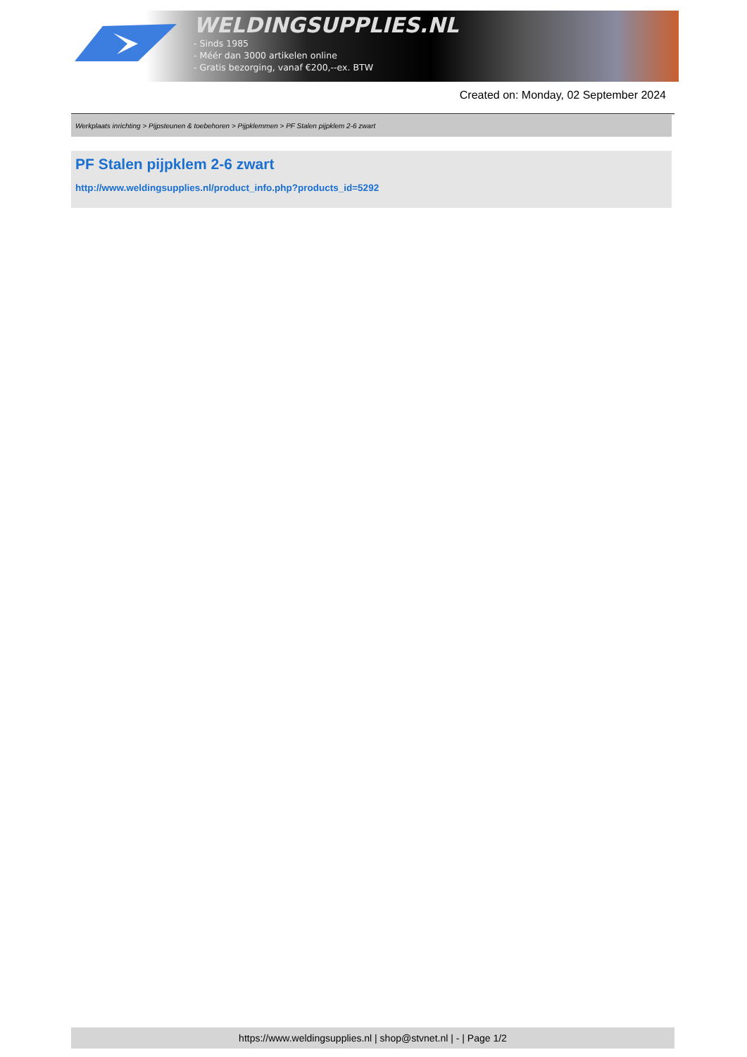WELDINGSUPPLIES.NL
- Sinds 1985
- Méér dan 3000 artikelen online
- Gratis bezorging, vanaf €200,--ex. BTW
Created on: Monday, 02 September 2024
Werkplaats inrichting > Pijpsteunen & toebehoren > Pijpklemmen > PF Stalen pijpklem 2-6 zwart
PF Stalen pijpklem 2-6 zwart
http://www.weldingsupplies.nl/product_info.php?products_id=5292
https://www.weldingsupplies.nl | shop@stvnet.nl | - | Page 1/2